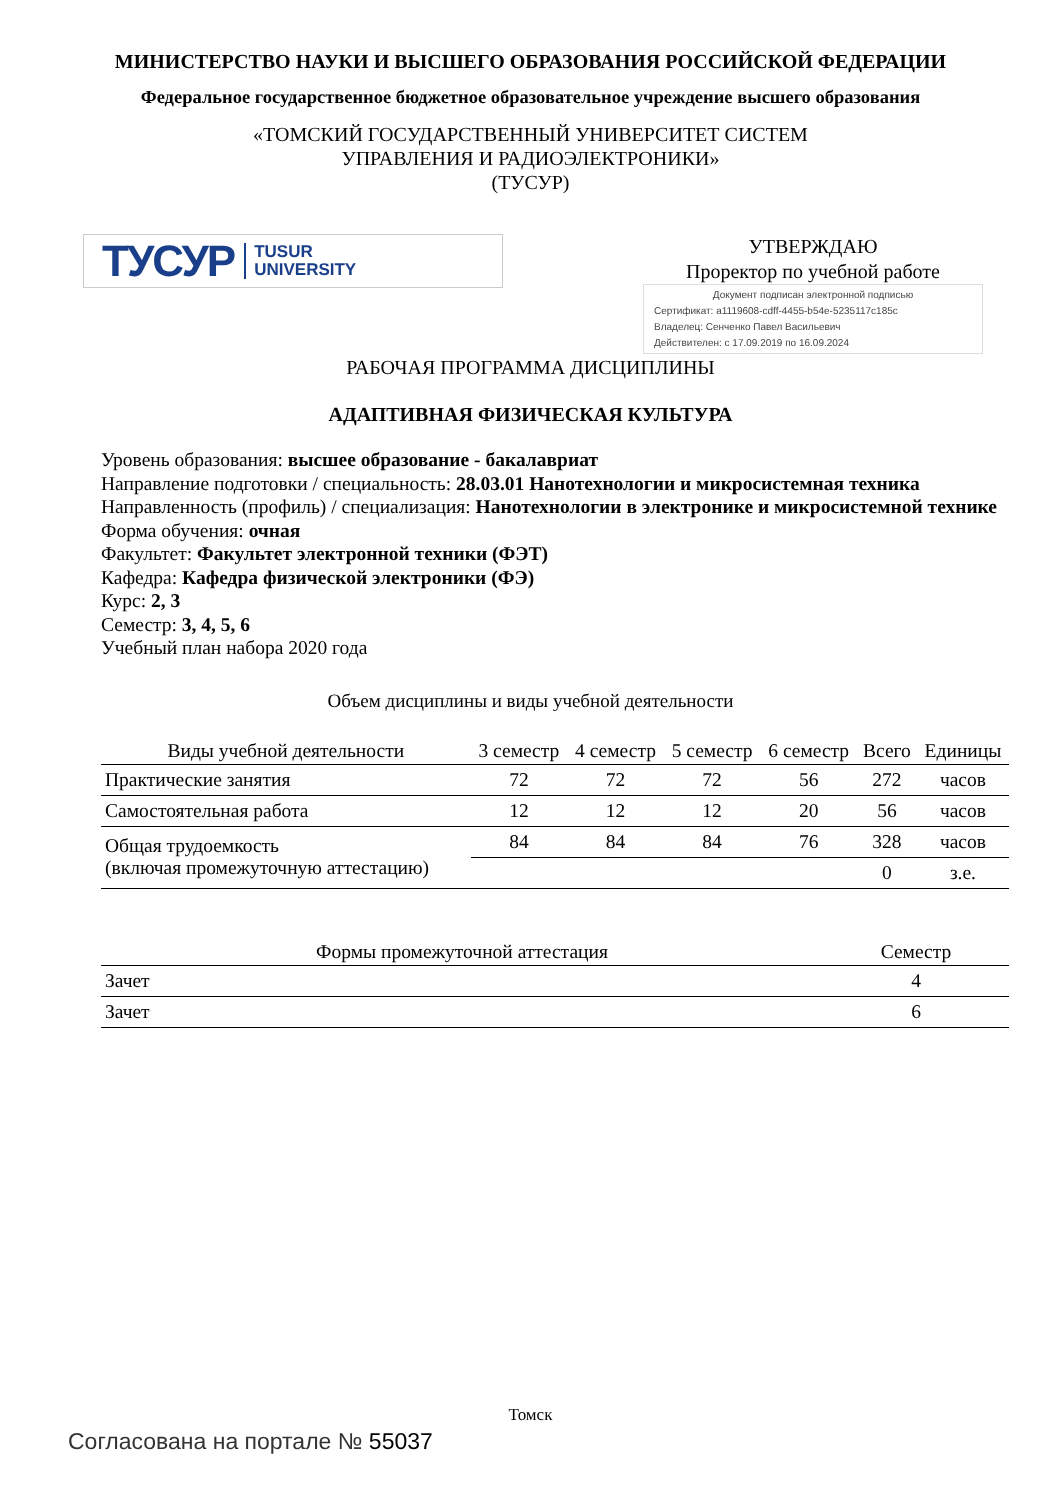МИНИСТЕРСТВО НАУКИ И ВЫСШЕГО ОБРАЗОВАНИЯ РОССИЙСКОЙ ФЕДЕРАЦИИ
Федеральное государственное бюджетное образовательное учреждение высшего образования
«ТОМСКИЙ ГОСУДАРСТВЕННЫЙ УНИВЕРСИТЕТ СИСТЕМ
УПРАВЛЕНИЯ И РАДИОЭЛЕКТРОНИКИ»
(ТУСУР)
ТУСУР TUSUR
UNIVERSITY
УТВЕРЖДАЮ
Проректор по учебной работе
Документ подписан электронной подписью
Сертификат: a1119608-cdff-4455-b54e-5235117c185c
Владелец: Сенченко Павел Васильевич
Действителен: с 17.09.2019 по 16.09.2024
РАБОЧАЯ ПРОГРАММА ДИСЦИПЛИНЫ
АДАПТИВНАЯ ФИЗИЧЕСКАЯ КУЛЬТУРА
Уровень образования: высшее образование - бакалавриат
Направление подготовки / специальность: 28.03.01 Нанотехнологии и микросистемная техника
Направленность (профиль) / специализация: Нанотехнологии в электронике и микросистемной технике
Форма обучения: очная
Факультет: Факультет электронной техники (ФЭТ)
Кафедра: Кафедра физической электроники (ФЭ)
Курс: 2, 3
Семестр: 3, 4, 5, 6
Учебный план набора 2020 года
Объем дисциплины и виды учебной деятельности
| Виды учебной деятельности | 3 семестр | 4 семестр | 5 семестр | 6 семестр | Всего | Единицы |
| --- | --- | --- | --- | --- | --- | --- |
| Практические занятия | 72 | 72 | 72 | 56 | 272 | часов |
| Самостоятельная работа | 12 | 12 | 12 | 20 | 56 | часов |
| Общая трудоемкость (включая промежуточную аттестацию) | 84 | 84 | 84 | 76 | 328 | часов |
| | | | | | 0 | з.е. |
| Формы промежуточной аттестация | Семестр |
| --- | --- |
| Зачет | 4 |
| Зачет | 6 |
Томск
Согласована на портале № 55037